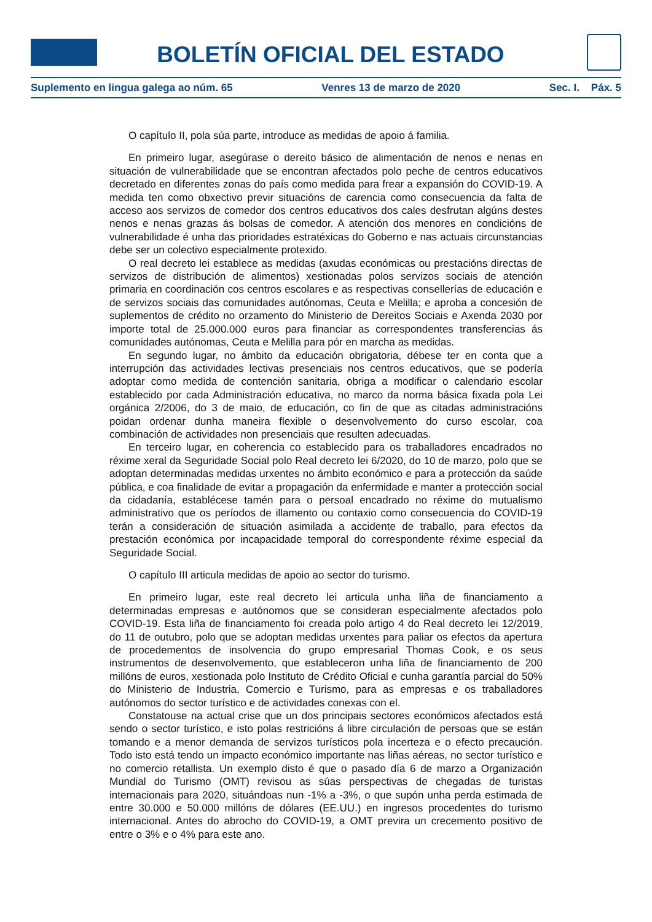BOLETÍN OFICIAL DEL ESTADO
Suplemento en lingua galega ao núm. 65 Venres 13 de marzo de 2020 Sec. I. Páx. 5
O capítulo II, pola súa parte, introduce as medidas de apoio á familia.
En primeiro lugar, asegúrase o dereito básico de alimentación de nenos e nenas en situación de vulnerabilidade que se encontran afectados polo peche de centros educativos decretado en diferentes zonas do país como medida para frear a expansión do COVID-19. A medida ten como obxectivo previr situacións de carencia como consecuencia da falta de acceso aos servizos de comedor dos centros educativos dos cales desfrutan algúns destes nenos e nenas grazas ás bolsas de comedor. A atención dos menores en condicións de vulnerabilidade é unha das prioridades estratéxicas do Goberno e nas actuais circunstancias debe ser un colectivo especialmente protexido.
O real decreto lei establece as medidas (axudas económicas ou prestacións directas de servizos de distribución de alimentos) xestionadas polos servizos sociais de atención primaria en coordinación cos centros escolares e as respectivas consellerías de educación e de servizos sociais das comunidades autónomas, Ceuta e Melilla; e aproba a concesión de suplementos de crédito no orzamento do Ministerio de Dereitos Sociais e Axenda 2030 por importe total de 25.000.000 euros para financiar as correspondentes transferencias ás comunidades autónomas, Ceuta e Melilla para pór en marcha as medidas.
En segundo lugar, no ámbito da educación obrigatoria, débese ter en conta que a interrupción das actividades lectivas presenciais nos centros educativos, que se podería adoptar como medida de contención sanitaria, obriga a modificar o calendario escolar establecido por cada Administración educativa, no marco da norma básica fixada pola Lei orgánica 2/2006, do 3 de maio, de educación, co fin de que as citadas administracións poidan ordenar dunha maneira flexible o desenvolvemento do curso escolar, coa combinación de actividades non presenciais que resulten adecuadas.
En terceiro lugar, en coherencia co establecido para os traballadores encadrados no réxime xeral da Seguridade Social polo Real decreto lei 6/2020, do 10 de marzo, polo que se adoptan determinadas medidas urxentes no ámbito económico e para a protección da saúde pública, e coa finalidade de evitar a propagación da enfermidade e manter a protección social da cidadanía, establécese tamén para o persoal encadrado no réxime do mutualismo administrativo que os períodos de illamento ou contaxio como consecuencia do COVID-19 terán a consideración de situación asimilada a accidente de traballo, para efectos da prestación económica por incapacidade temporal do correspondente réxime especial da Seguridade Social.
O capítulo III articula medidas de apoio ao sector do turismo.
En primeiro lugar, este real decreto lei articula unha liña de financiamento a determinadas empresas e autónomos que se consideran especialmente afectados polo COVID-19. Esta liña de financiamento foi creada polo artigo 4 do Real decreto lei 12/2019, do 11 de outubro, polo que se adoptan medidas urxentes para paliar os efectos da apertura de procedementos de insolvencia do grupo empresarial Thomas Cook, e os seus instrumentos de desenvolvemento, que estableceron unha liña de financiamento de 200 millóns de euros, xestionada polo Instituto de Crédito Oficial e cunha garantía parcial do 50% do Ministerio de Industria, Comercio e Turismo, para as empresas e os traballadores autónomos do sector turístico e de actividades conexas con el.
Constatouse na actual crise que un dos principais sectores económicos afectados está sendo o sector turístico, e isto polas restricións á libre circulación de persoas que se están tomando e a menor demanda de servizos turísticos pola incerteza e o efecto precaución. Todo isto está tendo un impacto económico importante nas liñas aéreas, no sector turístico e no comercio retallista. Un exemplo disto é que o pasado día 6 de marzo a Organización Mundial do Turismo (OMT) revisou as súas perspectivas de chegadas de turistas internacionais para 2020, situándoas nun -1% a -3%, o que supón unha perda estimada de entre 30.000 e 50.000 millóns de dólares (EE.UU.) en ingresos procedentes do turismo internacional. Antes do abrocho do COVID-19, a OMT previra un crecemento positivo de entre o 3% e o 4% para este ano.